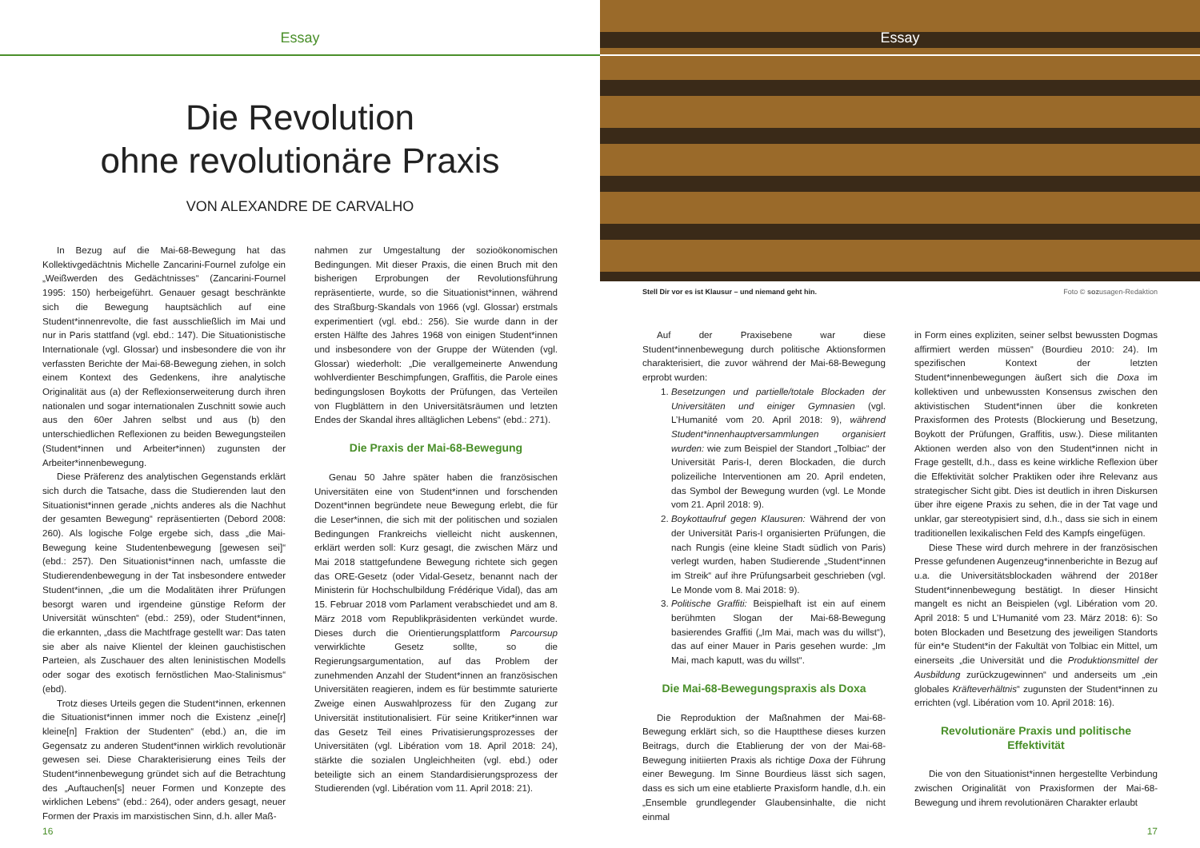Essay
Die Revolution
ohne revolutionäre Praxis
VON ALEXANDRE DE CARVALHO
In Bezug auf die Mai-68-Bewegung hat das Kollektivgedächtnis Michelle Zancarini-Fournel zufolge ein „Weißwerden des Gedächtnisses“ (Zancarini-Fournel 1995: 150) herbeigeführt. Genauer gesagt beschränkte sich die Bewegung hauptsächlich auf eine Student*innenrevolte, die fast ausschließlich im Mai und nur in Paris stattfand (vgl. ebd.: 147). Die Situationistische Internationale (vgl. Glossar) und insbesondere die von ihr verfassten Berichte der Mai-68-Bewegung ziehen, in solch einem Kontext des Gedenkens, ihre analytische Originalität aus (a) der Reflexionserweiterung durch ihren nationalen und sogar internationalen Zuschnitt sowie auch aus den 60er Jahren selbst und aus (b) den unterschiedlichen Reflexionen zu beiden Bewegungsteilen (Student*innen und Arbeiter*innen) zugunsten der Arbeiter*innenbewegung.
Diese Präferenz des analytischen Gegenstands erklärt sich durch die Tatsache, dass die Studierenden laut den Situationist*innen gerade „nichts anderes als die Nachhut der gesamten Bewegung“ repräsentierten (Debord 2008: 260). Als logische Folge ergebe sich, dass „die Mai-Bewegung keine Studentenbewegung [gewesen sei]“ (ebd.: 257). Den Situationist*innen nach, umfasste die Studierendenbewegung in der Tat insbesondere entweder Student*innen, „die um die Modalitäten ihrer Prüfungen besorgt waren und irgendeine günstige Reform der Universität wünschten“ (ebd.: 259), oder Student*innen, die erkannten, „dass die Machtfrage gestellt war: Das taten sie aber als naive Klientel der kleinen gauchistischen Parteien, als Zuschauer des alten leninistischen Modells oder sogar des exotisch fernöstlichen Mao-Stalinismus“ (ebd).
Trotz dieses Urteils gegen die Student*innen, erkennen die Situationist*innen immer noch die Existenz „eine[r] kleine[n] Fraktion der Studenten“ (ebd.) an, die im Gegensatz zu anderen Student*innen wirklich revolutionär gewesen sei. Diese Charakterisierung eines Teils der Student*innenbewegung gründet sich auf die Betrachtung des „Auftauchen[s] neuer Formen und Konzepte des wirklichen Lebens“ (ebd.: 264), oder anders gesagt, neuer Formen der Praxis im marxistischen Sinn, d.h. aller Maß-
nahmen zur Umgestaltung der sozioökonomischen Bedingungen. Mit dieser Praxis, die einen Bruch mit den bisherigen Erprobungen der Revolutionsführung repräsentierte, wurde, so die Situationist*innen, während des Straßburg-Skandals von 1966 (vgl. Glossar) erstmals experimentiert (vgl. ebd.: 256). Sie wurde dann in der ersten Hälfte des Jahres 1968 von einigen Student*innen und insbesondere von der Gruppe der Wütenden (vgl. Glossar) wiederholt: „Die verallgemeinerte Anwendung wohlverdienter Beschimpfungen, Graffitis, die Parole eines bedingungslosen Boykotts der Prüfungen, das Verteilen von Flugblättern in den Universitätsräumen und letzten Endes der Skandal ihres alltäglichen Lebens“ (ebd.: 271).
Die Praxis der Mai-68-Bewegung
Genau 50 Jahre später haben die französischen Universitäten eine von Student*innen und forschenden Dozent*innen begründete neue Bewegung erlebt, die für die Leser*innen, die sich mit der politischen und sozialen Bedingungen Frankreichs vielleicht nicht auskennen, erklärt werden soll: Kurz gesagt, die zwischen März und Mai 2018 stattgefundene Bewegung richtete sich gegen das ORE-Gesetz (oder Vidal-Gesetz, benannt nach der Ministerin für Hochschulbildung Frédérique Vidal), das am 15. Februar 2018 vom Parlament verabschiedet und am 8. März 2018 vom Republikpräsidenten verkündet wurde. Dieses durch die Orientierungsplattform Parcoursup verwirklichte Gesetz sollte, so die Regierungsargumentation, auf das Problem der zunehmenden Anzahl der Student*innen an französischen Universitäten reagieren, indem es für bestimmte saturierte Zweige einen Auswahlprozess für den Zugang zur Universität institutionalisiert. Für seine Kritiker*innen war das Gesetz Teil eines Privatisierungsprozesses der Universitäten (vgl. Libération vom 18. April 2018: 24), stärkte die sozialen Ungleichheiten (vgl. ebd.) oder beteiligte sich an einem Standardisierungsprozess der Studierenden (vgl. Libération vom 11. April 2018: 21).
16
Essay
Stell Dir vor es ist Klausur – und niemand geht hin. Foto © sozusagen-Redaktion
Auf der Praxisebene war diese Student*innenbewegung durch politische Aktionsformen charakterisiert, die zuvor während der Mai-68-Bewegung erprobt wurden:
1. Besetzungen und partielle/totale Blockaden der Universitäten und einiger Gymnasien (vgl. L’Humanité vom 20. April 2018: 9), während Student*innenhauptversammlungen organisiert wurden: wie zum Beispiel der Standort „Tolbiac“ der Universität Paris-I, deren Blockaden, die durch polizeiliche Interventionen am 20. April endeten, das Symbol der Bewegung wurden (vgl. Le Monde vom 21. April 2018: 9).
2. Boykottaufruf gegen Klausuren: Während der von der Universität Paris-I organisierten Prüfungen, die nach Rungis (eine kleine Stadt südlich von Paris) verlegt wurden, haben Studierende „Student*innen im Streik“ auf ihre Prüfungsarbeit geschrieben (vgl. Le Monde vom 8. Mai 2018: 9).
3. Politische Graffiti: Beispielhaft ist ein auf einem berühmten Slogan der Mai-68-Bewegung basierendes Graffiti („Im Mai, mach was du willst“), das auf einer Mauer in Paris gesehen wurde: „Im Mai, mach kaputt, was du willst“.
Die Mai-68-Bewegungspraxis als Doxa
Die Reproduktion der Maßnahmen der Mai-68-Bewegung erklärt sich, so die Hauptthese dieses kurzen Beitrags, durch die Etablierung der von der Mai-68-Bewegung initiierten Praxis als richtige Doxa der Führung einer Bewegung. Im Sinne Bourdieus lässt sich sagen, dass es sich um eine etablierte Praxisform handle, d.h. ein „Ensemble grundlegender Glaubensinhalte, die nicht einmal
in Form eines expliziten, seiner selbst bewussten Dogmas affirmiert werden müssen“ (Bourdieu 2010: 24). Im spezifischen Kontext der letzten Student*innenbewegungen äußert sich die Doxa im kollektiven und unbewussten Konsensus zwischen den aktivistischen Student*innen über die konkreten Praxisformen des Protests (Blockierung und Besetzung, Boykott der Prüfungen, Graffitis, usw.). Diese militanten Aktionen werden also von den Student*innen nicht in Frage gestellt, d.h., dass es keine wirkliche Reflexion über die Effektivität solcher Praktiken oder ihre Relevanz aus strategischer Sicht gibt. Dies ist deutlich in ihren Diskursen über ihre eigene Praxis zu sehen, die in der Tat vage und unklar, gar stereotypisiert sind, d.h., dass sie sich in einem traditionellen lexikalischen Feld des Kampfs eingefügen.
Diese These wird durch mehrere in der französischen Presse gefundenen Augenzeug*innenberichte in Bezug auf u.a. die Universitätsblockaden während der 2018er Student*innenbewegung bestätigt. In dieser Hinsicht mangelt es nicht an Beispielen (vgl. Libération vom 20. April 2018: 5 und L’Humanité vom 23. März 2018: 6): So boten Blockaden und Besetzung des jeweiligen Standorts für ein*e Student*in der Fakultät von Tolbiac ein Mittel, um einerseits „die Universität und die Produktionsmittel der Ausbildung zurückzugewinnen“ und anderseits um „ein globales Kräfteverhältnis“ zugunsten der Student*innen zu errichten (vgl. Libération vom 10. April 2018: 16).
Revolutionäre Praxis und politische Effektivität
Die von den Situationist*innen hergestellte Verbindung zwischen Originalität von Praxisformen der Mai-68-Bewegung und ihrem revolutionären Charakter erlaubt
17